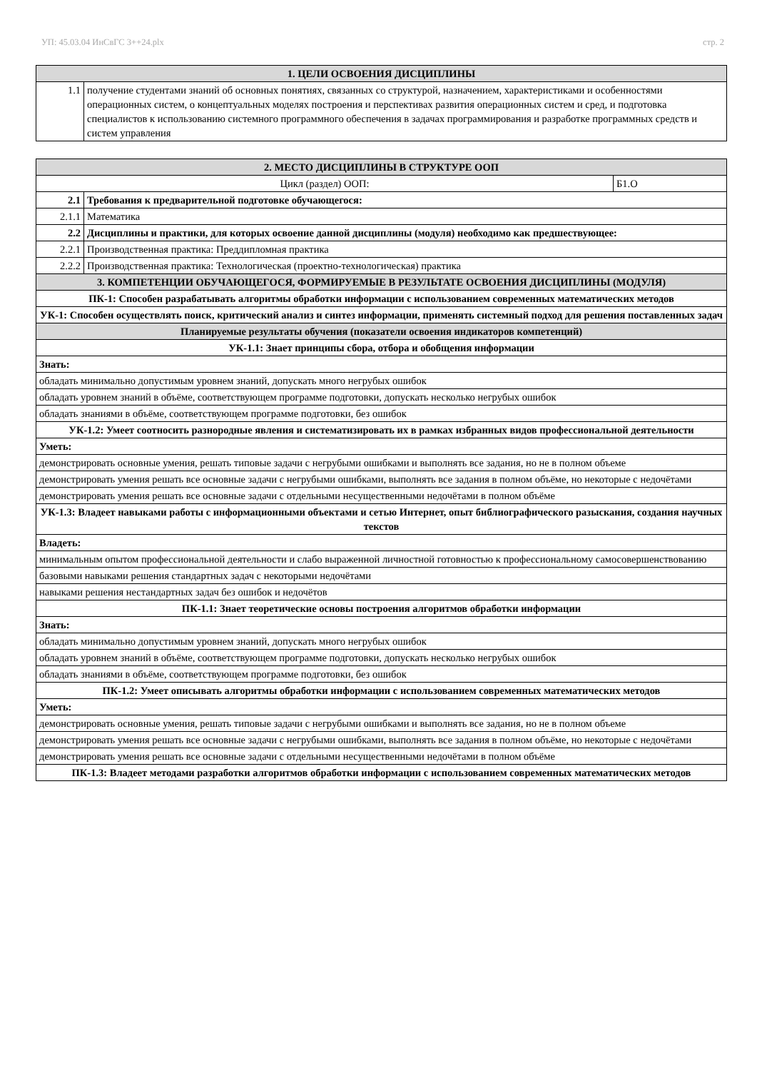УП: 45.03.04 ИнСвГС 3++24.plx стр. 2
| 1. ЦЕЛИ ОСВОЕНИЯ ДИСЦИПЛИНЫ | |
| --- | --- |
| 1.1 | получение студентами знаний об основных понятиях, связанных со структурой, назначением, характеристиками и особенностями операционных систем, о концептуальных моделях построения и перспективах развития операционных систем и сред, и подготовка специалистов к использованию системного программного обеспечения в задачах программирования и разработке программных средств и систем управления |
| 2. МЕСТО ДИСЦИПЛИНЫ В СТРУКТУРЕ ООП | | |
| --- | --- | --- |
| Цикл (раздел) ООП: | | Б1.О |
| 2.1 | Требования к предварительной подготовке обучающегося: | |
| 2.1.1 | Математика | |
| 2.2 | Дисциплины и практики, для которых освоение данной дисциплины (модуля) необходимо как предшествующее: | |
| 2.2.1 | Производственная практика: Преддипломная практика | |
| 2.2.2 | Производственная практика: Технологическая (проектно-технологическая) практика | |
| 3. КОМПЕТЕНЦИИ ОБУЧАЮЩЕГОСЯ, ФОРМИРУЕМЫЕ В РЕЗУЛЬТАТЕ ОСВОЕНИЯ ДИСЦИПЛИНЫ (МОДУЛЯ) | | |
| ПК-1: Способен разрабатывать алгоритмы обработки информации с использованием современных математических методов | | |
| УК-1: Способен осуществлять поиск, критический анализ и синтез информации, применять системный подход для решения поставленных задач | | |
| Планируемые результаты обучения (показатели освоения индикаторов компетенций) | | |
| УК-1.1: Знает принципы сбора, отбора и обобщения информации | | |
| Знать: | | |
| обладать минимально допустимым уровнем знаний, допускать много негрубых ошибок | | |
| обладать уровнем знаний в объёме, соответствующем программе подготовки, допускать несколько негрубых ошибок | | |
| обладать знаниями в объёме, соответствующем программе подготовки, без ошибок | | |
| УК-1.2: Умеет соотносить разнородные явления и систематизировать их в рамках избранных видов профессиональной деятельности | | |
| Уметь: | | |
| демонстрировать основные умения, решать типовые задачи с негрубыми ошибками и выполнять все задания, но не в полном объеме | | |
| демонстрировать умения решать все основные задачи с негрубыми ошибками, выполнять все задания в полном объёме, но некоторые с недочётами | | |
| демонстрировать умения решать все основные задачи с отдельными несущественными недочётами в полном объёме | | |
| УК-1.3: Владеет навыками работы с информационными объектами и сетью Интернет, опыт библиографического разыскания, создания научных текстов | | |
| Владеть: | | |
| минимальным опытом профессиональной деятельности и слабо выраженной личностной готовностью к профессиональному самосовершенствованию | | |
| базовыми навыками решения стандартных задач с некоторыми недочётами | | |
| навыками решения нестандартных задач без ошибок и недочётов | | |
| ПК-1.1: Знает теоретические основы построения алгоритмов обработки информации | | |
| Знать: | | |
| обладать минимально допустимым уровнем знаний, допускать много негрубых ошибок | | |
| обладать уровнем знаний в объёме, соответствующем программе подготовки, допускать несколько негрубых ошибок | | |
| обладать знаниями в объёме, соответствующем программе подготовки, без ошибок | | |
| ПК-1.2: Умеет описывать алгоритмы обработки информации с использованием современных математических методов | | |
| Уметь: | | |
| демонстрировать основные умения, решать типовые задачи с негрубыми ошибками и выполнять все задания, но не в полном объеме | | |
| демонстрировать умения решать все основные задачи с негрубыми ошибками, выполнять все задания в полном объёме, но некоторые с недочётами | | |
| демонстрировать умения решать все основные задачи с отдельными несущественными недочётами в полном объёме | | |
| ПК-1.3: Владеет методами разработки алгоритмов обработки информации с использованием современных математических методов | | |